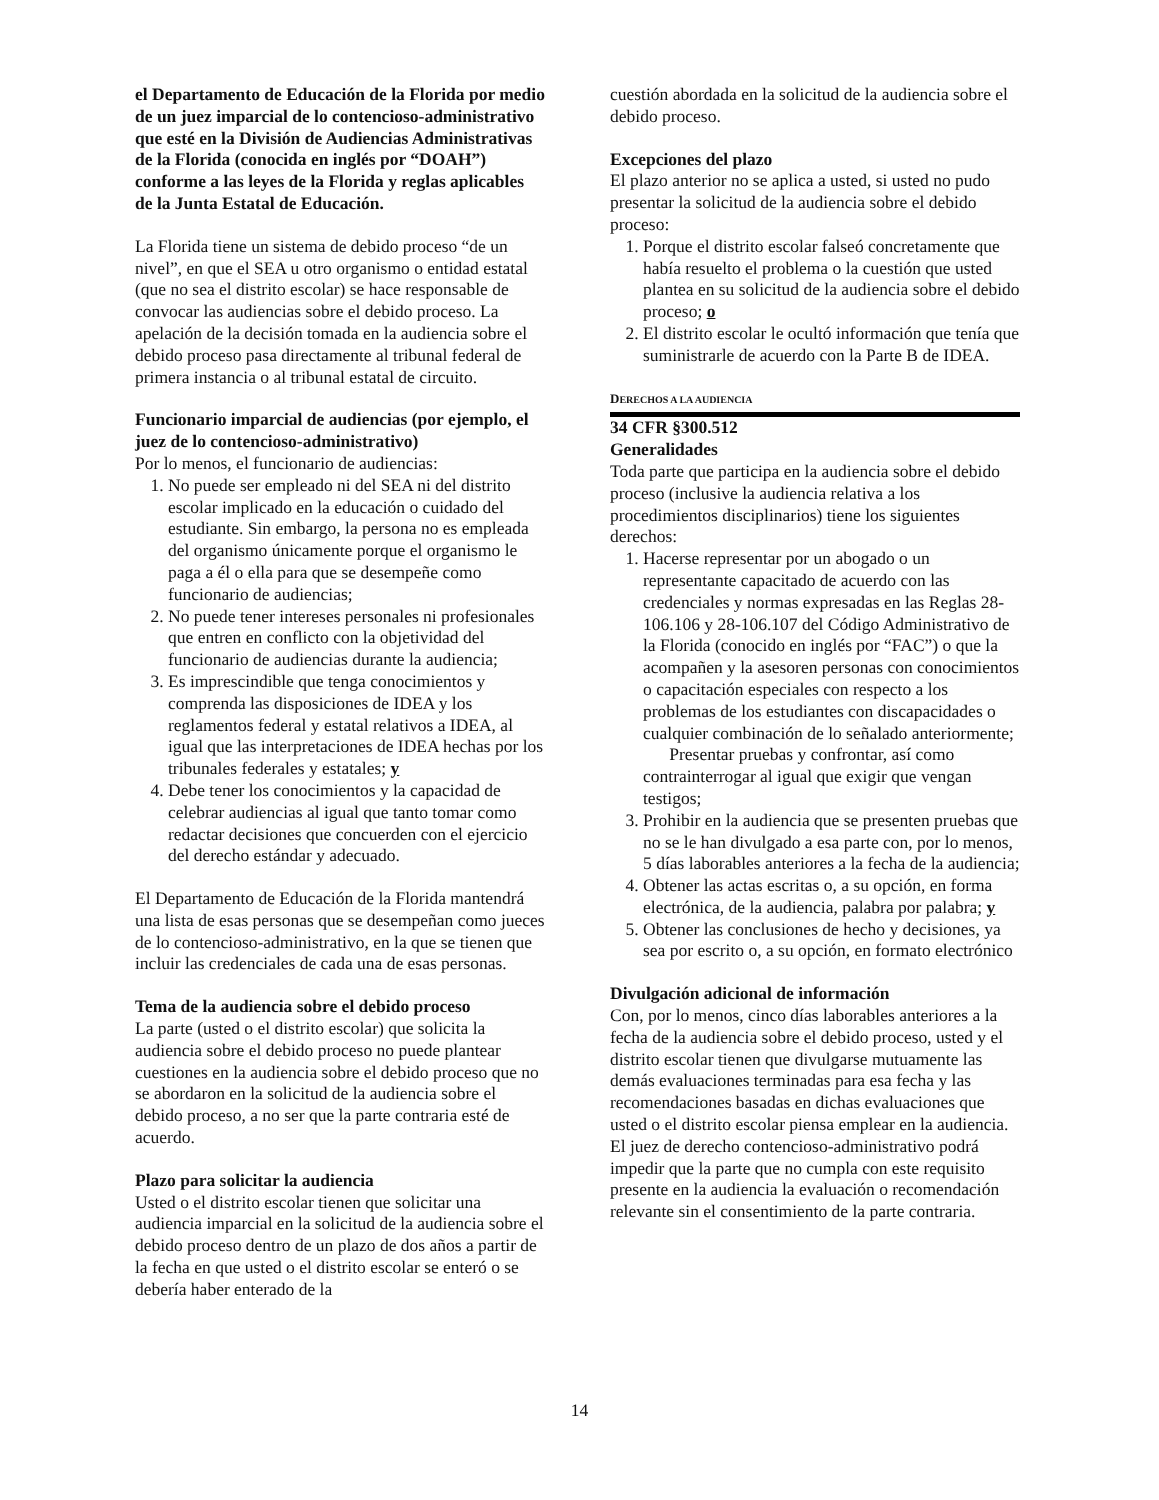el Departamento de Educación de la Florida por medio de un juez imparcial de lo contencioso-administrativo que esté en la División de Audiencias Administrativas de la Florida (conocida en inglés por “DOAH”) conforme a las leyes de la Florida y reglas aplicables de la Junta Estatal de Educación.
La Florida tiene un sistema de debido proceso “de un nivel”, en que el SEA u otro organismo o entidad estatal (que no sea el distrito escolar) se hace responsable de convocar las audiencias sobre el debido proceso. La apelación de la decisión tomada en la audiencia sobre el debido proceso pasa directamente al tribunal federal de primera instancia o al tribunal estatal de circuito.
Funcionario imparcial de audiencias (por ejemplo, el juez de lo contencioso-administrativo)
Por lo menos, el funcionario de audiencias:
1. No puede ser empleado ni del SEA ni del distrito escolar implicado en la educación o cuidado del estudiante. Sin embargo, la persona no es empleada del organismo únicamente porque el organismo le paga a él o ella para que se desempeñe como funcionario de audiencias;
2. No puede tener intereses personales ni profesionales que entren en conflicto con la objetividad del funcionario de audiencias durante la audiencia;
3. Es imprescindible que tenga conocimientos y comprenda las disposiciones de IDEA y los reglamentos federal y estatal relativos a IDEA, al igual que las interpretaciones de IDEA hechas por los tribunales federales y estatales; y
4. Debe tener los conocimientos y la capacidad de celebrar audiencias al igual que tanto tomar como redactar decisiones que concuerden con el ejercicio del derecho estándar y adecuado.
El Departamento de Educación de la Florida mantendrá una lista de esas personas que se desempeñan como jueces de lo contencioso-administrativo, en la que se tienen que incluir las credenciales de cada una de esas personas.
Tema de la audiencia sobre el debido proceso
La parte (usted o el distrito escolar) que solicita la audiencia sobre el debido proceso no puede plantear cuestiones en la audiencia sobre el debido proceso que no se abordaron en la solicitud de la audiencia sobre el debido proceso, a no ser que la parte contraria esté de acuerdo.
Plazo para solicitar la audiencia
Usted o el distrito escolar tienen que solicitar una audiencia imparcial en la solicitud de la audiencia sobre el debido proceso dentro de un plazo de dos años a partir de la fecha en que usted o el distrito escolar se enteró o se debería haber enterado de la
cuestión abordada en la solicitud de la audiencia sobre el debido proceso.
Excepciones del plazo
El plazo anterior no se aplica a usted, si usted no pudo presentar la solicitud de la audiencia sobre el debido proceso:
1. Porque el distrito escolar falseó concretamente que había resuelto el problema o la cuestión que usted plantea en su solicitud de la audiencia sobre el debido proceso; o
2. El distrito escolar le ocultó información que tenía que suministrarle de acuerdo con la Parte B de IDEA.
DERECHOS A LA AUDIENCIA
34 CFR §300.512
Generalidades
Toda parte que participa en la audiencia sobre el debido proceso (inclusive la audiencia relativa a los procedimientos disciplinarios) tiene los siguientes derechos:
1. Hacerse representar por un abogado o un representante capacitado de acuerdo con las credenciales y normas expresadas en las Reglas 28-106.106 y 28-106.107 del Código Administrativo de la Florida (conocido en inglés por “FAC”) o que la acompañen y la asesoren personas con conocimientos o capacitación especiales con respecto a los problemas de los estudiantes con discapacidades o cualquier combinación de lo señalado anteriormente;
Presentar pruebas y confrontar, así como contrainterrogar al igual que exigir que vengan testigos;
3. Prohibir en la audiencia que se presenten pruebas que no se le han divulgado a esa parte con, por lo menos, 5 días laborables anteriores a la fecha de la audiencia;
4. Obtener las actas escritas o, a su opción, en forma electrónica, de la audiencia, palabra por palabra; y
5. Obtener las conclusiones de hecho y decisiones, ya sea por escrito o, a su opción, en formato electrónico
Divulgación adicional de información
Con, por lo menos, cinco días laborables anteriores a la fecha de la audiencia sobre el debido proceso, usted y el distrito escolar tienen que divulgarse mutuamente las demás evaluaciones terminadas para esa fecha y las recomendaciones basadas en dichas evaluaciones que usted o el distrito escolar piensa emplear en la audiencia. El juez de derecho contencioso-administrativo podrá impedir que la parte que no cumpla con este requisito presente en la audiencia la evaluación o recomendación relevante sin el consentimiento de la parte contraria.
14